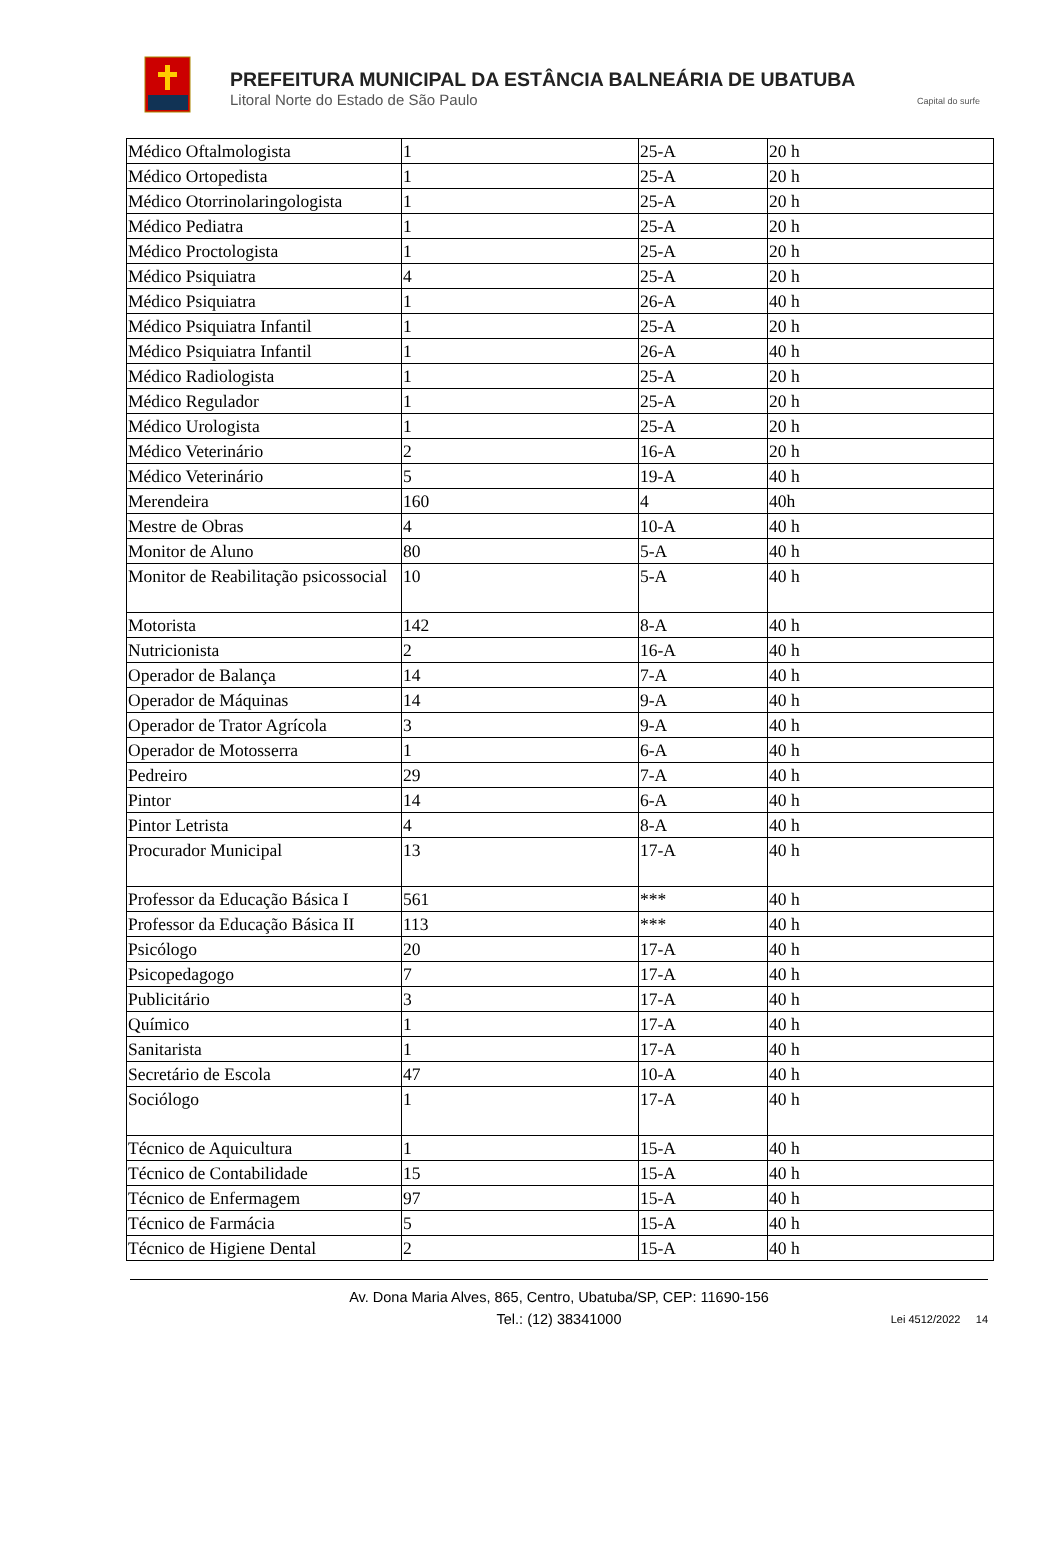PREFEITURA MUNICIPAL DA ESTÂNCIA BALNEÁRIA DE UBATUBA
Litoral Norte do Estado de São Paulo Capital do surfe
| Médico Oftalmologista | 1 | 25-A | 20 h |
| Médico Ortopedista | 1 | 25-A | 20 h |
| Médico Otorrinolaringologista | 1 | 25-A | 20 h |
| Médico Pediatra | 1 | 25-A | 20 h |
| Médico Proctologista | 1 | 25-A | 20 h |
| Médico Psiquiatra | 4 | 25-A | 20 h |
| Médico Psiquiatra | 1 | 26-A | 40 h |
| Médico Psiquiatra Infantil | 1 | 25-A | 20 h |
| Médico Psiquiatra Infantil | 1 | 26-A | 40 h |
| Médico Radiologista | 1 | 25-A | 20 h |
| Médico Regulador | 1 | 25-A | 20 h |
| Médico Urologista | 1 | 25-A | 20 h |
| Médico Veterinário | 2 | 16-A | 20 h |
| Médico Veterinário | 5 | 19-A | 40 h |
| Merendeira | 160 | 4 | 40h |
| Mestre de Obras | 4 | 10-A | 40 h |
| Monitor de Aluno | 80 | 5-A | 40 h |
| Monitor de Reabilitação psicossocial | 10 | 5-A | 40 h |
| Motorista | 142 | 8-A | 40 h |
| Nutricionista | 2 | 16-A | 40 h |
| Operador de Balança | 14 | 7-A | 40 h |
| Operador de Máquinas | 14 | 9-A | 40 h |
| Operador de Trator Agrícola | 3 | 9-A | 40 h |
| Operador de Motosserra | 1 | 6-A | 40 h |
| Pedreiro | 29 | 7-A | 40 h |
| Pintor | 14 | 6-A | 40 h |
| Pintor Letrista | 4 | 8-A | 40 h |
| Procurador Municipal | 13 | 17-A | 40 h |
| Professor da Educação Básica I | 561 | *** | 40 h |
| Professor da Educação Básica II | 113 | *** | 40 h |
| Psicólogo | 20 | 17-A | 40 h |
| Psicopedagogo | 7 | 17-A | 40 h |
| Publicitário | 3 | 17-A | 40 h |
| Químico | 1 | 17-A | 40 h |
| Sanitarista | 1 | 17-A | 40 h |
| Secretário de Escola | 47 | 10-A | 40 h |
| Sociólogo | 1 | 17-A | 40 h |
| Técnico de Aquicultura | 1 | 15-A | 40 h |
| Técnico de Contabilidade | 15 | 15-A | 40 h |
| Técnico de Enfermagem | 97 | 15-A | 40 h |
| Técnico de Farmácia | 5 | 15-A | 40 h |
| Técnico de Higiene Dental | 2 | 15-A | 40 h |
Av. Dona Maria Alves, 865, Centro, Ubatuba/SP, CEP: 11690-156
Tel.: (12) 38341000
Lei 4512/2022 14